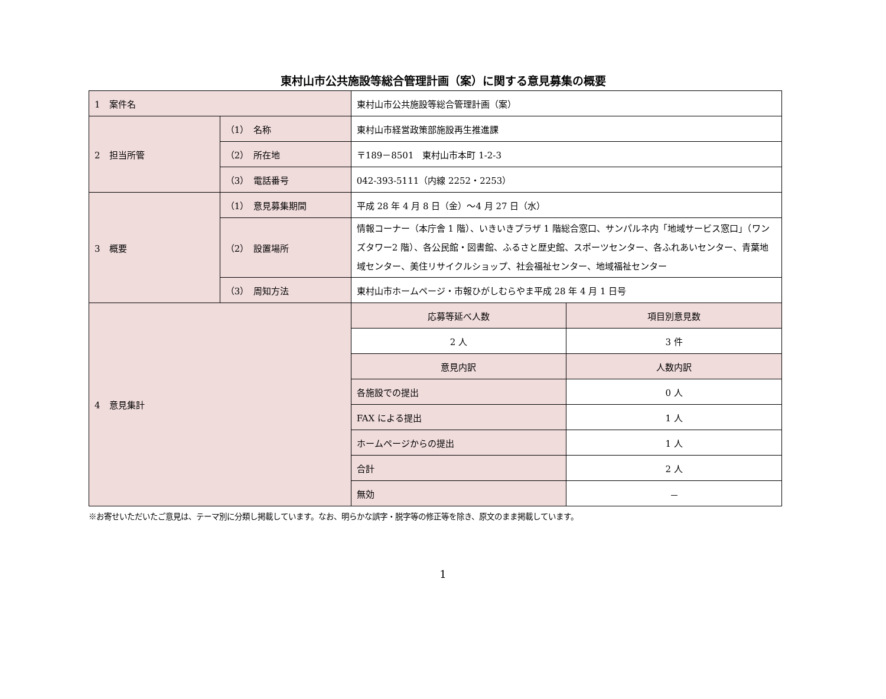東村山市公共施設等総合管理計画（案）に関する意見募集の概要
| 1 案件名 | | 東村山市公共施設等総合管理計画（案） | |
| 2 担当所管 | （1） 名称 | 東村山市経営政策部施設再生推進課 | |
| | （2） 所在地 | 〒189－8501 東村山市本町 1-2-3 | |
| | （3） 電話番号 | 042-393-5111（内線 2252・2253） | |
| 3 概要 | （1） 意見募集期間 | 平成 28 年 4 月 8 日（金）～4 月 27 日（水） | |
| | （2） 設置場所 | 情報コーナー（本庁舎 1 階）、いきいきプラザ 1 階総合窓口、サンパルネ内「地域サービス窓口」（ワンズタワー2 階）、各公民館・図書館、ふるさと歴史館、スポーツセンター、各ふれあいセンター、青葉地域センター、美住リサイクルショップ、社会福祉センター、地域福祉センター | |
| | （3） 周知方法 | 東村山市ホームページ・市報ひがしむらやま平成 28 年 4 月 1 日号 | |
| 4 意見集計 | | 応募等延べ人数 | 項目別意見数 |
| | | 2 人 | 3 件 |
| | | 意見内訳 | 人数内訳 |
| | | 各施設での提出 | 0 人 |
| | | FAX による提出 | 1 人 |
| | | ホームページからの提出 | 1 人 |
| | | 合計 | 2 人 |
| | | 無効 | － |
※お寄せいただいたご意見は、テーマ別に分類し掲載しています。なお、明らかな誤字・脱字等の修正等を除き、原文のまま掲載しています。
1